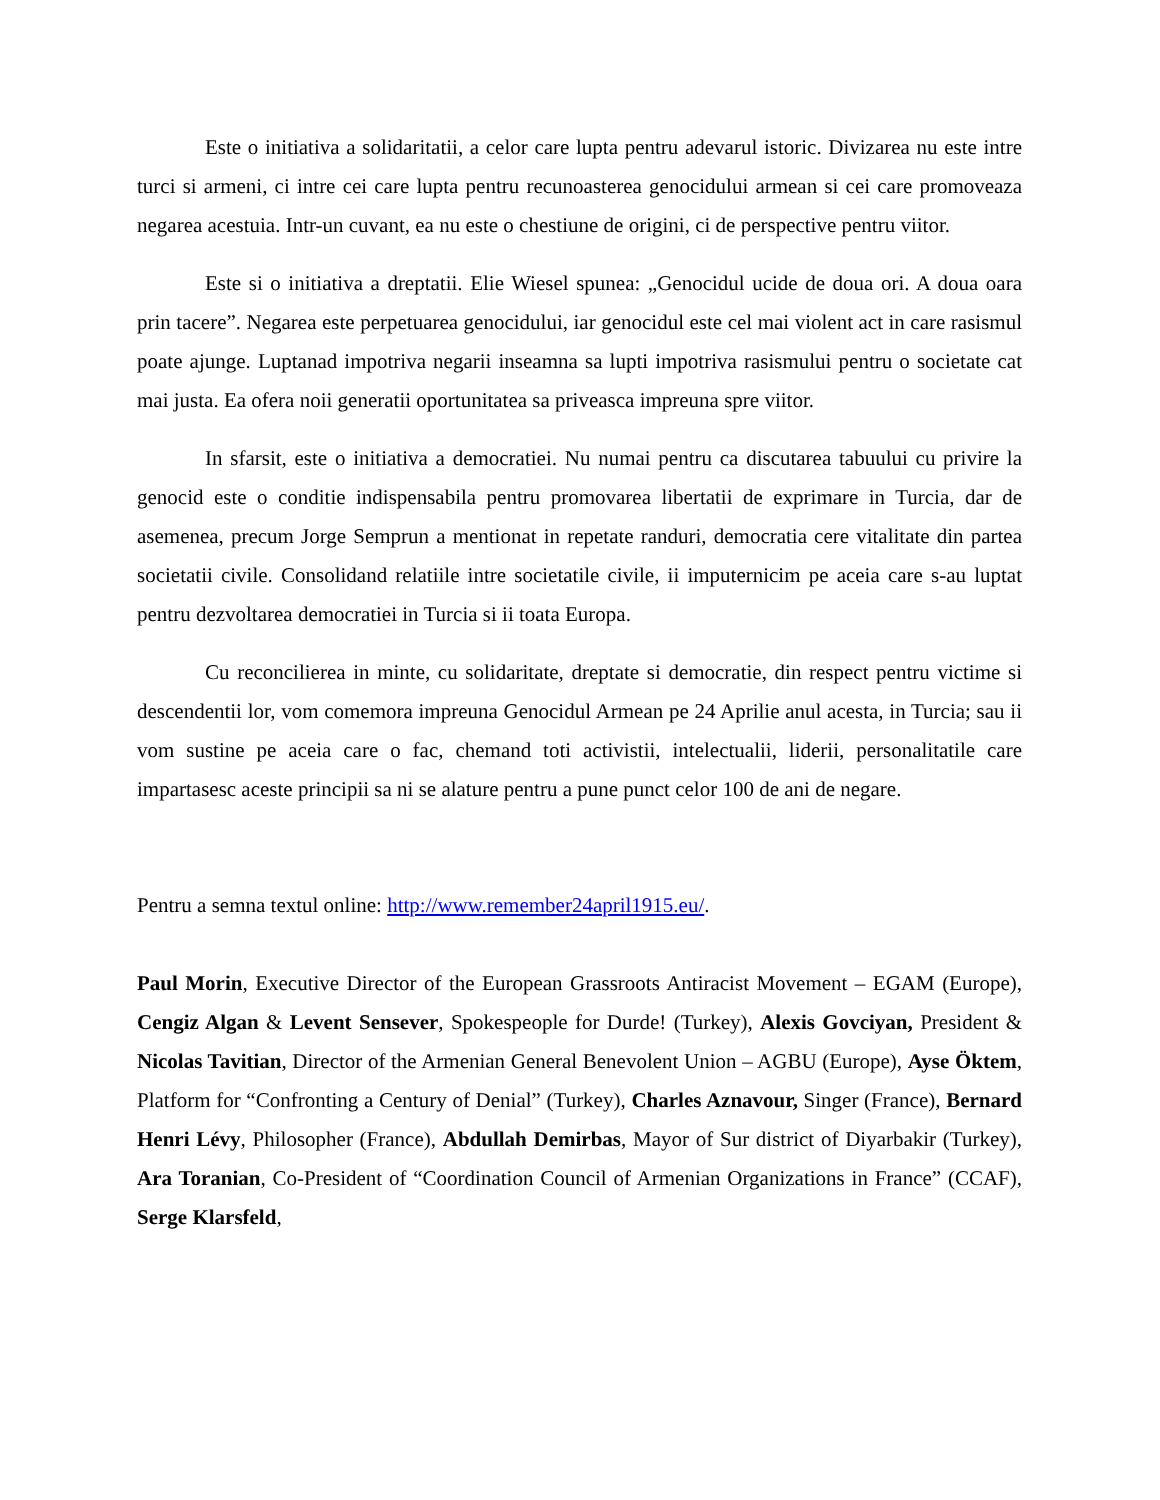Este o initiativa a solidaritatii, a celor care lupta pentru adevarul istoric. Divizarea nu este intre turci si armeni, ci intre cei care lupta pentru recunoasterea genocidului armean si cei care promoveaza negarea acestuia. Intr-un cuvant, ea nu este o chestiune de origini, ci de perspective pentru viitor.
Este si o initiativa a dreptatii. Elie Wiesel spunea: „Genocidul ucide de doua ori. A doua oara prin tacere”. Negarea este perpetuarea genocidului, iar genocidul este cel mai violent act in care rasismul poate ajunge. Luptanad impotriva negarii inseamna sa lupti impotriva rasismului pentru o societate cat mai justa. Ea ofera noii generatii oportunitatea sa priveasca impreuna spre viitor.
In sfarsit, este o initiativa a democratiei. Nu numai pentru ca discutarea tabuului cu privire la genocid este o conditie indispensabila pentru promovarea libertatii de exprimare in Turcia, dar de asemenea, precum Jorge Semprun a mentionat in repetate randuri, democratia cere vitalitate din partea societatii civile. Consolidand relatiile intre societatile civile, ii imputernicim pe aceia care s-au luptat pentru dezvoltarea democratiei in Turcia si ii toata Europa.
Cu reconcilierea in minte, cu solidaritate, dreptate si democratie, din respect pentru victime si descendentii lor, vom comemora impreuna Genocidul Armean pe 24 Aprilie anul acesta, in Turcia; sau ii vom sustine pe aceia care o fac, chemand toti activistii, intelectualii, liderii, personalitatile care impartasesc aceste principii sa ni se alature pentru a pune punct celor 100 de ani de negare.
Pentru a semna textul online: http://www.remember24april1915.eu/.
Paul Morin, Executive Director of the European Grassroots Antiracist Movement – EGAM (Europe), Cengiz Algan & Levent Sensever, Spokespeople for Durde! (Turkey), Alexis Govciyan, President & Nicolas Tavitian, Director of the Armenian General Benevolent Union – AGBU (Europe), Ayse Öktem, Platform for “Confronting a Century of Denial” (Turkey), Charles Aznavour, Singer (France), Bernard Henri Lévy, Philosopher (France), Abdullah Demirbas, Mayor of Sur district of Diyarbakir (Turkey), Ara Toranian, Co-President of “Coordination Council of Armenian Organizations in France” (CCAF), Serge Klarsfeld,